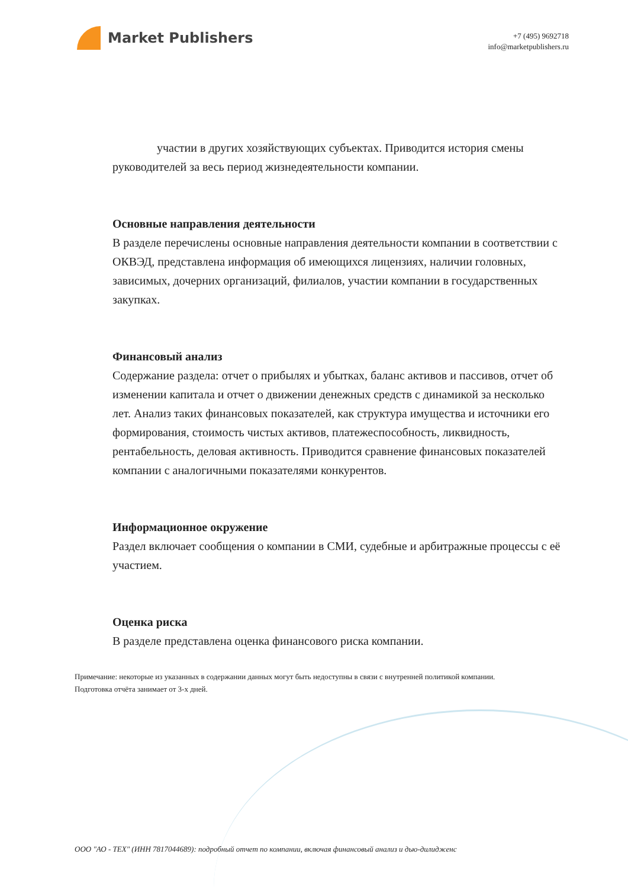Market Publishers
+7 (495) 9692718
info@marketpublishers.ru
участии в других хозяйствующих субъектах. Приводится история смены руководителей за весь период жизнедеятельности компании.
Основные направления деятельности
В разделе перечислены основные направления деятельности компании в соответствии с ОКВЭД, представлена информация об имеющихся лицензиях, наличии головных, зависимых, дочерних организаций, филиалов, участии компании в государственных закупках.
Финансовый анализ
Содержание раздела: отчет о прибылях и убытках, баланс активов и пассивов, отчет об изменении капитала и отчет о движении денежных средств с динамикой за несколько лет. Анализ таких финансовых показателей, как структура имущества и источники его формирования, стоимость чистых активов, платежеспособность, ликвидность, рентабельность, деловая активность. Приводится сравнение финансовых показателей компании с аналогичными показателями конкурентов.
Информационное окружение
Раздел включает сообщения о компании в СМИ, судебные и арбитражные процессы с её участием.
Оценка риска
В разделе представлена оценка финансового риска компании.
Примечание: некоторые из указанных в содержании данных могут быть недоступны в связи с внутренней политикой компании.
Подготовка отчёта занимает от 3-х дней.
ООО "АО - ТЕХ" (ИНН 7817044689): подробный отчет по компании, включая финансовый анализ и дью-дилидженс